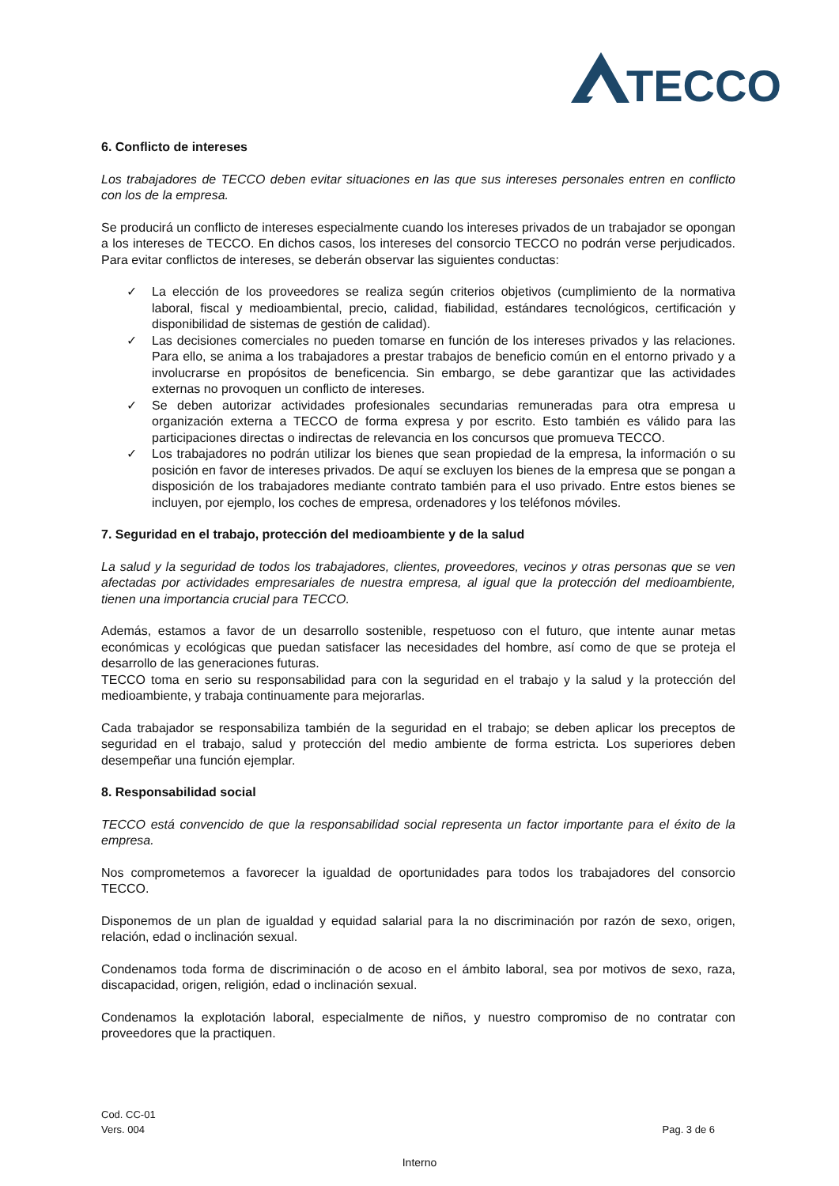TECCO
6. Conflicto de intereses
Los trabajadores de TECCO deben evitar situaciones en las que sus intereses personales entren en conflicto con los de la empresa.
Se producirá un conflicto de intereses especialmente cuando los intereses privados de un trabajador se opongan a los intereses de TECCO. En dichos casos, los intereses del consorcio TECCO no podrán verse perjudicados. Para evitar conflictos de intereses, se deberán observar las siguientes conductas:
✓ La elección de los proveedores se realiza según criterios objetivos (cumplimiento de la normativa laboral, fiscal y medioambiental, precio, calidad, fiabilidad, estándares tecnológicos, certificación y disponibilidad de sistemas de gestión de calidad).
✓ Las decisiones comerciales no pueden tomarse en función de los intereses privados y las relaciones. Para ello, se anima a los trabajadores a prestar trabajos de beneficio común en el entorno privado y a involucrarse en propósitos de beneficencia. Sin embargo, se debe garantizar que las actividades externas no provoquen un conflicto de intereses.
✓ Se deben autorizar actividades profesionales secundarias remuneradas para otra empresa u organización externa a TECCO de forma expresa y por escrito. Esto también es válido para las participaciones directas o indirectas de relevancia en los concursos que promueva TECCO.
✓ Los trabajadores no podrán utilizar los bienes que sean propiedad de la empresa, la información o su posición en favor de intereses privados. De aquí se excluyen los bienes de la empresa que se pongan a disposición de los trabajadores mediante contrato también para el uso privado. Entre estos bienes se incluyen, por ejemplo, los coches de empresa, ordenadores y los teléfonos móviles.
7. Seguridad en el trabajo, protección del medioambiente y de la salud
La salud y la seguridad de todos los trabajadores, clientes, proveedores, vecinos y otras personas que se ven afectadas por actividades empresariales de nuestra empresa, al igual que la protección del medioambiente, tienen una importancia crucial para TECCO.
Además, estamos a favor de un desarrollo sostenible, respetuoso con el futuro, que intente aunar metas económicas y ecológicas que puedan satisfacer las necesidades del hombre, así como de que se proteja el desarrollo de las generaciones futuras.
TECCO toma en serio su responsabilidad para con la seguridad en el trabajo y la salud y la protección del medioambiente, y trabaja continuamente para mejorarlas.
Cada trabajador se responsabiliza también de la seguridad en el trabajo; se deben aplicar los preceptos de seguridad en el trabajo, salud y protección del medio ambiente de forma estricta. Los superiores deben desempeñar una función ejemplar.
8. Responsabilidad social
TECCO está convencido de que la responsabilidad social representa un factor importante para el éxito de la empresa.
Nos comprometemos a favorecer la igualdad de oportunidades para todos los trabajadores del consorcio TECCO.
Disponemos de un plan de igualdad y equidad salarial para la no discriminación por razón de sexo, origen, relación, edad o inclinación sexual.
Condenamos toda forma de discriminación o de acoso en el ámbito laboral, sea por motivos de sexo, raza, discapacidad, origen, religión, edad o inclinación sexual.
Condenamos la explotación laboral, especialmente de niños, y nuestro compromiso de no contratar con proveedores que la practiquen.
Cod. CC-01
Vers. 004
Pag. 3 de 6
Interno